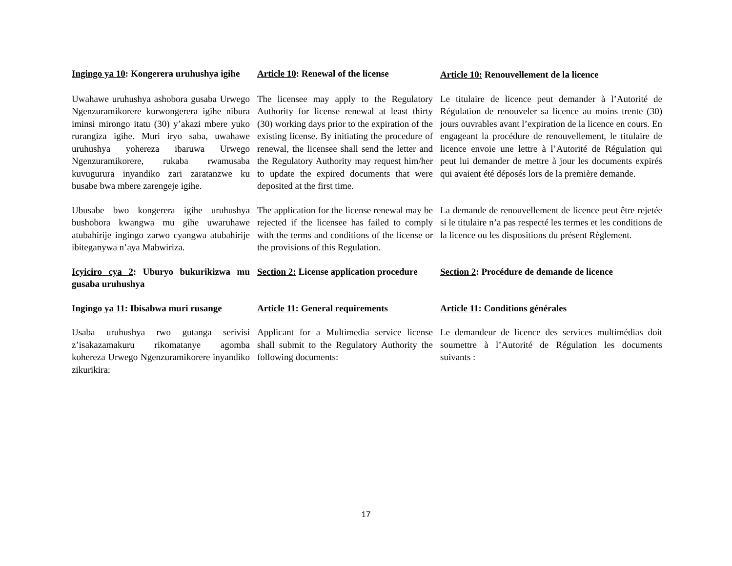Ingingo ya 10: Kongerera uruhushya igihe
Article 10: Renewal of the license
Article 10: Renouvellement de la licence
Uwahawe uruhushya ashobora gusaba Urwego Ngenzuramikorere kurwongerera igihe nibura iminsi mirongo itatu (30) y’akazi mbere yuko rurangiza igihe. Muri iryo saba, uwahawe uruhushya yohereza ibaruwa Urwego Ngenzuramikorere, rukaba rwamusaba kuvugurura inyandiko zari zaratanzwe ku busabe bwa mbere zarengeje igihe.
The licensee may apply to the Regulatory Authority for license renewal at least thirty (30) working days prior to the expiration of the existing license. By initiating the procedure of renewal, the licensee shall send the letter and the Regulatory Authority may request him/her to update the expired documents that were deposited at the first time.
Le titulaire de licence peut demander à l’Autorité de Régulation de renouveler sa licence au moins trente (30) jours ouvrables avant l’expiration de la licence en cours. En engageant la procédure de renouvellement, le titulaire de licence envoie une lettre à l’Autorité de Régulation qui peut lui demander de mettre à jour les documents expirés qui avaient été déposés lors de la première demande.
Ubusabe bwo kongerera igihe uruhushya bushobora kwangwa mu gihe uwaruhawe atubahirije ingingo zarwo cyangwa atubahirije ibiteganywa n’aya Mabwiriza.
The application for the license renewal may be rejected if the licensee has failed to comply with the terms and conditions of the license or the provisions of this Regulation.
La demande de renouvellement de licence peut être rejetée si le titulaire n’a pas respecté les termes et les conditions de la licence ou les dispositions du présent Règlement.
Icyiciro cya 2: Uburyo bukurikizwa mu gusaba uruhushya
Section 2: License application procedure
Section 2: Procédure de demande de licence
Ingingo ya 11: Ibisabwa muri rusange
Article 11: General requirements
Article 11: Conditions générales
Usaba uruhushya rwo gutanga serivisi z’isakazamakuru rikomatanye agomba kohereza Urwego Ngenzuramikorere inyandiko zikurikira:
Applicant for a Multimedia service license shall submit to the Regulatory Authority the following documents:
Le demandeur de licence des services multimédias doit soumettre à l’Autorité de Régulation les documents suivants :
17